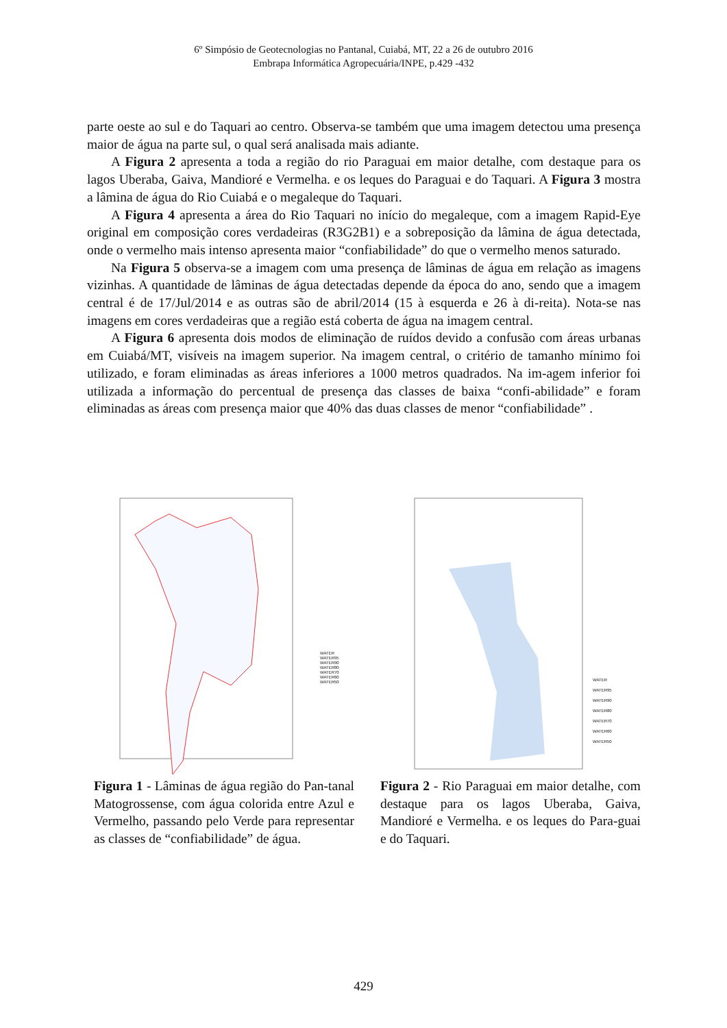6º Simpósio de Geotecnologias no Pantanal, Cuiabá, MT, 22 a 26 de outubro 2016
Embrapa Informática Agropecuária/INPE, p.429 -432
parte oeste ao sul e do Taquari ao centro. Observa-se também que uma imagem detectou uma presença maior de água na parte sul, o qual será analisada mais adiante.
A Figura 2 apresenta a toda a região do rio Paraguai em maior detalhe, com destaque para os lagos Uberaba, Gaiva, Mandioré e Vermelha. e os leques do Paraguai e do Taquari. A Figura 3 mostra a lâmina de água do Rio Cuiabá e o megaleque do Taquari.
A Figura 4 apresenta a área do Rio Taquari no início do megaleque, com a imagem Rapid-Eye original em composição cores verdadeiras (R3G2B1) e a sobreposição da lâmina de água detectada, onde o vermelho mais intenso apresenta maior “confiabilidade” do que o vermelho menos saturado.
Na Figura 5 observa-se a imagem com uma presença de lâminas de água em relação as imagens vizinhas. A quantidade de lâminas de água detectadas depende da época do ano, sendo que a imagem central é de 17/Jul/2014 e as outras são de abril/2014 (15 à esquerda e 26 à di-reita). Nota-se nas imagens em cores verdadeiras que a região está coberta de água na imagem central.
A Figura 6 apresenta dois modos de eliminação de ruídos devido a confusão com áreas urbanas em Cuiabá/MT, visíveis na imagem superior. Na imagem central, o critério de tamanho mínimo foi utilizado, e foram eliminadas as áreas inferiores a 1000 metros quadrados. Na im-agem inferior foi utilizada a informação do percentual de presença das classes de baixa “confi-abilidade” e foram eliminadas as áreas com presença maior que 40% das duas classes de menor “confiabilidade” .
WATER
WATER95
WATER90
WATER80
WATER70
WATER60
WATER50
Figura 1 - Lâminas de água região do Pan-tanal Matogrossense, com água colorida entre Azul e Vermelho, passando pelo Verde para representar as classes de “confiabilidade” de água.
WATER
WATER95
WATER90
WATER80
WATER70
WATER60
WATER50
Figura 2 - Rio Paraguai em maior detalhe, com destaque para os lagos Uberaba, Gaiva, Mandioré e Vermelha. e os leques do Para-guai e do Taquari.
429